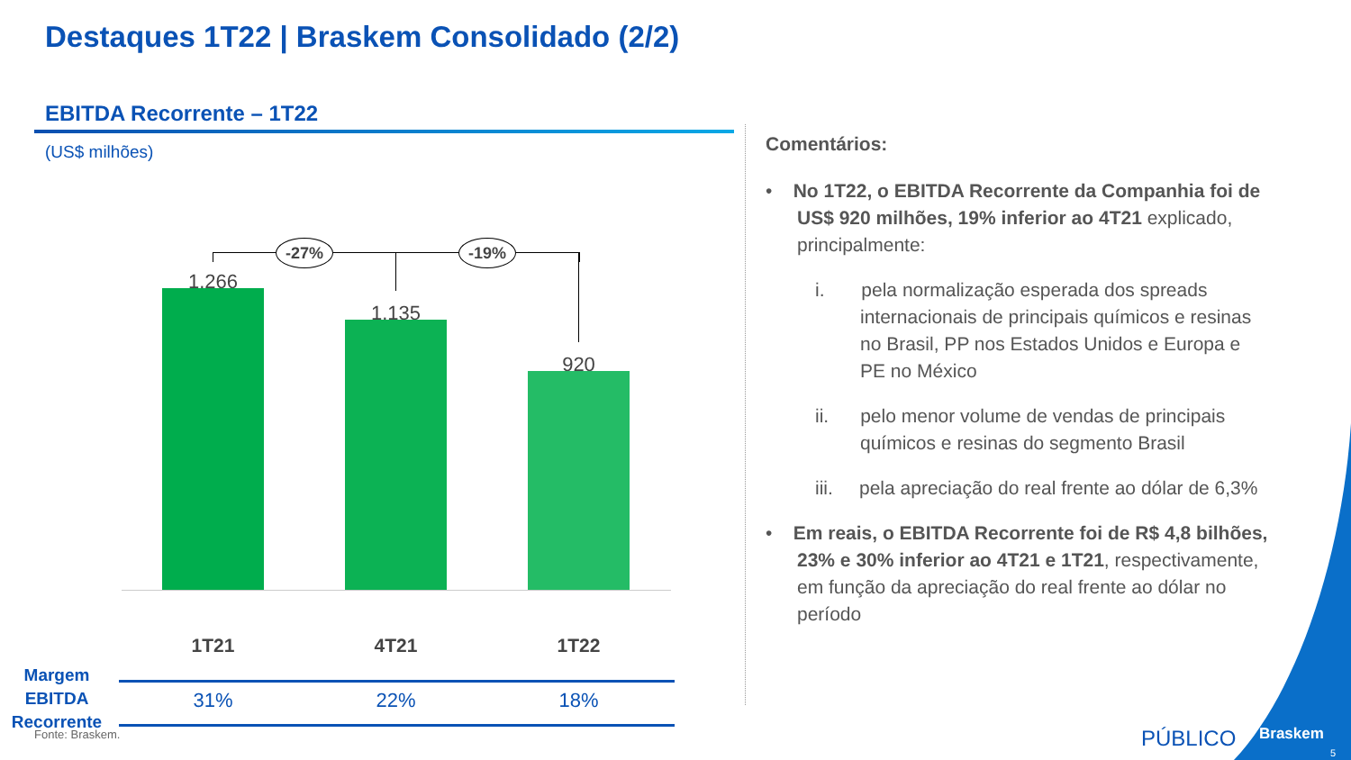Destaques 1T22 | Braskem Consolidado (2/2)
EBITDA Recorrente – 1T22
(US$ milhões)
-27% -19%
1.266
1.135
920
1T21 4T21 1T22
Margem EBITDA Recorrente
31% 22% 18%
Comentários:
• No 1T22, o EBITDA Recorrente da Companhia foi de US$ 920 milhões, 19% inferior ao 4T21 explicado, principalmente:
i. pela normalização esperada dos spreads internacionais de principais químicos e resinas no Brasil, PP nos Estados Unidos e Europa e PE no México
ii. pelo menor volume de vendas de principais químicos e resinas do segmento Brasil
iii. pela apreciação do real frente ao dólar de 6,3%
• Em reais, o EBITDA Recorrente foi de R$ 4,8 bilhões, 23% e 30% inferior ao 4T21 e 1T21, respectivamente, em função da apreciação do real frente ao dólar no período
Fonte: Braskem. PÚBLICO Braskem
5